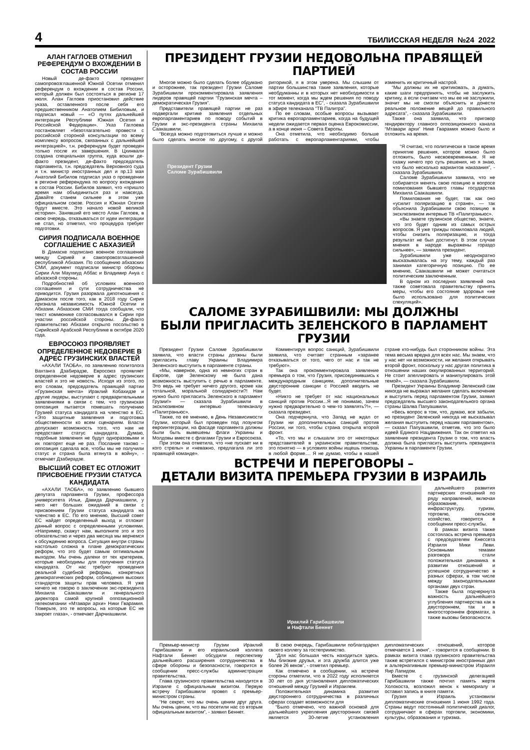4 ТБИЛИССКАЯ НЕДЕЛЯ №24 2022
АЛАН ГАГЛОЕВ ОТМЕНИЛ РЕФЕРЕНДУМ О ВХОЖДЕНИИ В СОСТАВ РОССИИ
Новый де-факто президент самопровозглашенной Южной Осетии отменил референдум о вхождении в состав России, который должен был состояться в регионе 17 июля. Алан Гаглоев приостановил действие указа, оставленного после себя его предшественником Анатолием Бибиловым, и подписал новый — «О путях дальнейшей интеграции Республики Южная Осетия и Российской Федерации». Указ Гаглоева постановляет «безотлагательно провести с российской стороной консультации по всему комплексу вопросов, связанных с дальнейшей интеграцией», т.н. референдум будет проведен только после их завершения. В Цхинвали создана специальная группа, куда вошли де-факто президент, де-факто председатель парламента, т.н. председатель Верховного суда и т.н. министр иностранных дел и пр.13 мая Анатолий Бибилов подписал указ о проведении в регионе референдума по вопросу вхождения в состав России. Бибилов заявил, что «пришло время нам объединиться раз и навсегда. Давайте станем сильнее в этом уже официальном союзе. Россия и Южная Осетия будут вместе. Это начало новой великой истории». Занявший его место Алан Гаглоев, в свою очередь, отказываться от идеи интеграции не стал, но отметил, что процедура требует подготовки.
СИРИЯ ПОДПИСАЛА ВОЕННОЕ СОГЛАШЕНИЕ С АБХАЗИЕЙ
В Дамаске подписано военное соглашение между Сирией и самопровозглашенной республикой Абхазия. По сообщению абхазских СМИ, документ подписали министр обороны Сирии Али Маухмуд Аббас и Владимир Ануа с абхазской стороны.
Подробностей об условиях военного соглашения и сути сотрудничества не приводится. Грузия разорвала дипотношения с Дамаском после того, как в 2018 году Сирия признала независимость Южной Осетии и Абхазии. Абхазские СМИ тогда сообщали, что текст коммюнике согласовывался в Сирии при участии российской стороны. Де-факто правительство Абхазии открыло посольство в Сирийской Арабской Республике в октябре 2020 года.
ЕВРОСОЮЗ ПРОЯВЛЯЕТ ОПРЕДЕЛЕННОЕ НЕДОВЕРИЕ В АДРЕС ГРУЗИНСКИХ ВЛАСТЕЙ
«АХАЛИ ТАОБА», по заявлению политолога Вахтанга Дзабирадзе, Евросоюз проявляет определенное недоверие в адрес грузинских властей и это не новость. Исходя из этого, по его словам, председатель правящей партии «Грузинская мечта» Ираклий Кобахидзе и другие лидеры, выступают с предварительными заявлениями в связи с тем, что грузинская оппозиция пытается помешать получению Грузией статуса кандидата на членство в ЕС. «Это защитные заявления и подготовка общественности ко всем сценариям. Власти допускают возможность того, что нам не предоставят статус кандидата. Думаю, подобные заявления не будут одноразовыми и их повторят еще не раз. Послание таково – оппозиция сделала все, чтобы мы не получили статус и страна была втянута в войну», - отмечает Дзабирадзе.
ВЫСШИЙ СОВЕТ ЕС ОТЛОЖИТ ПРИСВОЕНИЕ ГРУЗИИ СТАТУСА КАНДИДАТА
«АХАЛИ ТАОБА», по заявлению бывшего депутата парламента Грузии, профессора университета Ильи, Давида Дарчиашвили, у него нет больших ожиданий в связи с присвоением Грузии статуса кандидата на членство в ЕС. По его мнению, Высший совет ЕС найдет определенный выход и отложит данный вопрос с определенными условиями. «Например, скажут нам, выполните это и это обязательство и через два месяца мы вернемся к обсуждению вопроса. Ситуация внутри страны настолько сложна в плане демократических реформ, что это будет самым оптимальным выходом. Мы очень далеки от тех критериев, которые необходимы для получения статуса кандидата. От нас требуют проведения реальной судебной реформы, конкретных демократических реформ, соблюдения высоких стандартов защиты прав человека. Я уже ничего не говорю о заключении экс-президента Михаила Саакашвили и генерального директора самой крупной оппозиционной телекомпании «Мтавари архи» Ники Гварамия. Поверьте, это те вопросы, на которые ЕС не закроет глаза», - отмечает Дарчиашвили.
ПРЕЗИДЕНТ ГРУЗИИ НЕДОВОЛЬНА ПРАВЯЩЕЙ ПАРТИЕЙ
Многое можно было сделать более обдумано и осторожнее, так президент Грузии Саломе Зурабишвили прокомментировала заявления лидеров правящей партии “Грузинская мечта – демократическая Грузия”.
Представители правящей партии не раз подвергали критике заявления отдельных европарламентариев по поводу событий в Грузии и экс-президента страны Михаила Саакашвили.
“Всегда можно подготовиться лучше и можно было сделать многое по другому, с другой риторикой, я в этом уверена. Мы слышим от партии большинства такие заявления, которые необдуманны и в которых нет необходимости в тот момент, когда мы ждем решения по поводу статуса кандидата в ЕС”, - сказала Зурабишвили в эфире телеканала “ТВ Палитра”.
По ее словам, особые вопросы вызывает критика европарламентариев, когда на будущей недели ожидается первая оценка Еврокомиссии, а в конце июня – Совета Европы.
Она отметила, что необходимо больше работать с европарламентариями, чтобы изменить их критичный настрой.
“Мы должны их не критиковать, а думать, какие шаги предпринять, чтобы не заслужить критику, а если считаем что мы ее не заслужили, значит мы не смогли объяснить и донести реальное положение вещей до правильного адресата”, - сказала Зурабишвили.
Также она заявила, что приговор гендиректору главного оппозиционного канала “Мтавари архи” Нике Гварамия можно было и отложить на время.
Президент Грузии
Саломе Зурабишвили
“Я считаю, что политически в такое время принятие решения, которое можно было отложить, было несвоевременным. Я не скажу ничего про суть решения, но я знаю, что было несколько вариантов наказания”, - сказала Зурабишвили.
Саломе Зурабишвили заявила, что не собирается менять свою позицию в вопросе помилования бывшего главы государства Михаила Саакашвили.
Помилования не будет, так как оно «усилит поляризацию в стране», — так объяснила Зурабишвили свою позицию в эксклюзивном интервью ТВ «Палитраньюс».
«Вы знаете грузинское общество, знаете, что это будет одним из самых острых вопросов. Я уже трижды помиловала людей, чтобы снизить поляризацию, и тогда результат не был достигнут. В этом случае мнения в народе выражены гораздо сильнее», — заявила президент.
Зурабишвили уже неоднократно высказывалась на эту тему, каждый раз занимая категоричную позицию. По ее мнению, Саакашвили не может считаться политическим заключенным.
В одном из последних заявлений она также советовала правительству принять меры, чтобы его состояние здоровья «не было использовано для политических спекуляций».
САЛОМЕ ЗУРАБИШВИЛИ: МЫ ДОЛЖНЫ
БЫЛИ ПРИГЛАСИТЬ ЗЕЛЕНСКОГО В ПАРЛАМЕНТ ГРУЗИИ
Президент Грузии Саломе Зурабишвили заявила, что власти страны должны были пригласить главу Украины Владимира Зеленского выступить в парламенте страны.
«Мы, наверное, одна из немногих стран в Европе, где Зеленскому не была дана возможность выступить с речью в парламенте. Это ведь не требует ничего другого, кроме как тотальной, моральной солидарности?! Нам нужно было пригласить Зеленского в парламент Грузии!» — сказала Зурабишвили в эксклюзивном интервью телеканалу «Палитраньюс».
Также, по ее мнению, в День Независимости Грузии, который был проведен под лозунгом евроинтеграции, на фасаде парламента должны были быть вывешены флаги Украины и Молдовы вместе с флагами Грузии и Евросоюза.
При этом она отметила, что «не пускает ни в кого стрелы» и «неважно, предлагала ли это правящей команде».
Комментируя вопрос санкций, Зурабишвили заявила, что считает странным «заранее отказываться от того, чего от нас и так не требуют».
Так она прокомментировала заявление премьера о том, что Грузия, присоединившись к международным санкциям, дополнительные двусторонние санкции с Россией вводить не будет.
«Никто не требует от нас национальных санкций против России...Я не понимаю, зачем нужно предварительно о чем-то заявлять?!», — сказала президент.
Она подчеркнула, что Запад не ждал от Грузии ни дополнительных санкций против России, ни того, чтобы страна открыла второй фронт.
«То, что мы и слышали это от некоторых представителей в украинском правительстве, это понятно — в условиях войны ищешь помощь в любой форме.... Я не думаю, чтобы в нашей стране кто-нибудь был сторонником войны. Эта тема весьма вредна для всех нас. Мы знаем, что у нас нет ни возможности, ни желания открывать второй фронт, поскольку у нас другая политика в отношении наших оккупированных территорий. Не стоит апеллировать и манипулировать этой темой», — сказала Зурабишвили.
Президент Украины Владимир Зеленский сам никогда не выражал желания сделать включение и выступить перед парламентом Грузии, заявил председатель высшего законодательного органа страны Шалва Папуашвили.
«Весь вопрос в том, что, думаю, все забыли, но президент Зеленский никогда не высказывал желания выступить перед нашим парламентом», — сказал Папуашвили, отметив, что это было идеей Единого Нацдвижения. Так он ответил на заявление президента Грузии о том, что власть должна была пригласить выступить президента Украины в парламенте Грузии.
ВСТРЕЧИ И ПЕРЕГОВОРЫ –
ДЕТАЛИ ВИЗИТА ПРЕМЬЕРА ГРУЗИИ В ИЗРАИЛЬ
Ираклий Гарибашвили
и Нафтали Беннет
дальнейшего развития партнерских отношений по ряду направлений, включая образование, инфраструктуру, туризм, торговлю, сельское хозяйство, говорится в сообщении пресс-службы.
В рамках визита также состоялась встреча премьера с председателем Кнессета Израиля Мики Леви. Основными темами разговора стали положительная динамика в развитии отношений и успешное сотрудничество в разных сферах, в том числе между законодательными органами двух стран.
Также была подчеркнута важность дальнейшего углубления партнерства как в двустороннем, так и в многостороннем форматах, а также вызовы безопасности.
Премьер-министр Грузии Ираклий Гарибашвили и его израильский коллега Нафтали Беннет обсудили перспективу дальнейшего расширения сотрудничества в сфере обороны и безопасности, говорится в сообщении пресс-службы администрации правительства.
Глава грузинского правительства находится в Израиле с официальным визитом. Первую встречу Гарибашвили провел с премьер-министром страны.
“Не секрет, что мы очень ценим друг друга. Мы очень ценим, что вы посетили нас со вторым официальным визитом”, - заявил Беннет.
В свою очередь, Гарибашвили поблагодарил своего коллегу за гостеприимство.
“Для нас большая честь находиться здесь. Мы близкие друзья, и эта дружба длится уже более 26 веков”, - отметил премьер.
Как отмечено в сообщении, на встрече стороны отметили, что в 2022 году исполняется 30 лет со дня установления дипломатических отношений между Грузией и Израилем.
Положительная динамика развития двустороннего сотрудничества в различных сферах создает возможности для
“Было отмечено, что важной основой для дальнейшего укрепления двусторонних связей является 30-летие установления дипломатических отношений, которое отмечается 1 июня”, - говорится в сообщении. В рамках визита глава грузинского правительства также встретился с министром иностранных дел и альтернативным премьер-министром Израиля Яир Лапидом.
Вместе с грузинской делегацией Гарибашвили также почтил память жертв Холокоста, возложил венок к мемориалу и оставил запись в книге памяти.
Грузия и Израиль установили дипломатические отношения 1 июня 1992 года. Страны ведут постоянный политический диалог, сотрудничают в сферах торговли, экономики, культуры, образования и туризма.